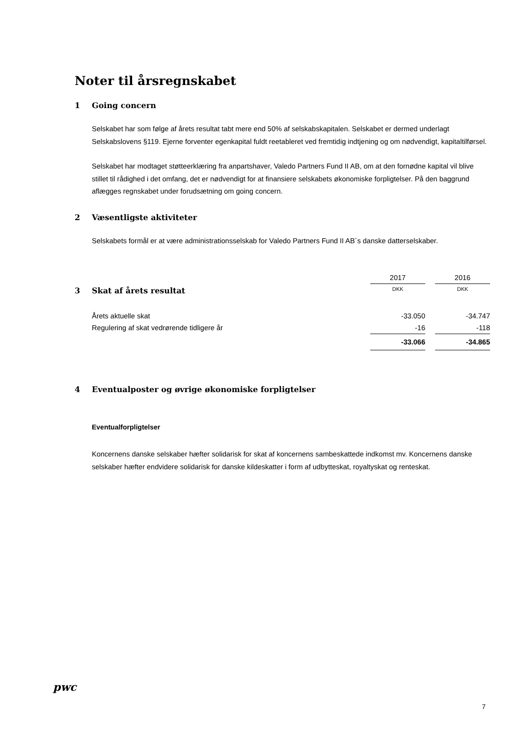Noter til årsregnskabet
1 Going concern
Selskabet har som følge af årets resultat tabt mere end 50% af selskabskapitalen. Selskabet er dermed underlagt Selskabslovens §119. Ejerne forventer egenkapital fuldt reetableret ved fremtidig indtjening og om nødvendigt, kapitaltilførsel.
Selskabet har modtaget støtteerklæring fra anpartshaver, Valedo Partners Fund II AB, om at den fornødne kapital vil blive stillet til rådighed i det omfang, det er nødvendigt for at finansiere selskabets økonomiske forpligtelser. På den baggrund aflægges regnskabet under forudsætning om going concern.
2 Væsentligste aktiviteter
Selskabets formål er at være administrationsselskab for Valedo Partners Fund II AB´s danske datterselskaber.
| | 2017 | | 2016 |
| 3 Skat af årets resultat | DKK | | DKK |
| Årets aktuelle skat | -33.050 | | -34.747 |
| Regulering af skat vedrørende tidligere år | -16 | | -118 |
| | -33.066 | | -34.865 |
4 Eventualposter og øvrige økonomiske forpligtelser
Eventualforpligtelser
Koncernens danske selskaber hæfter solidarisk for skat af koncernens sambeskattede indkomst mv. Koncernens danske selskaber hæfter endvidere solidarisk for danske kildeskatter i form af udbytteskat, royaltyskat og renteskat.
pwc
7